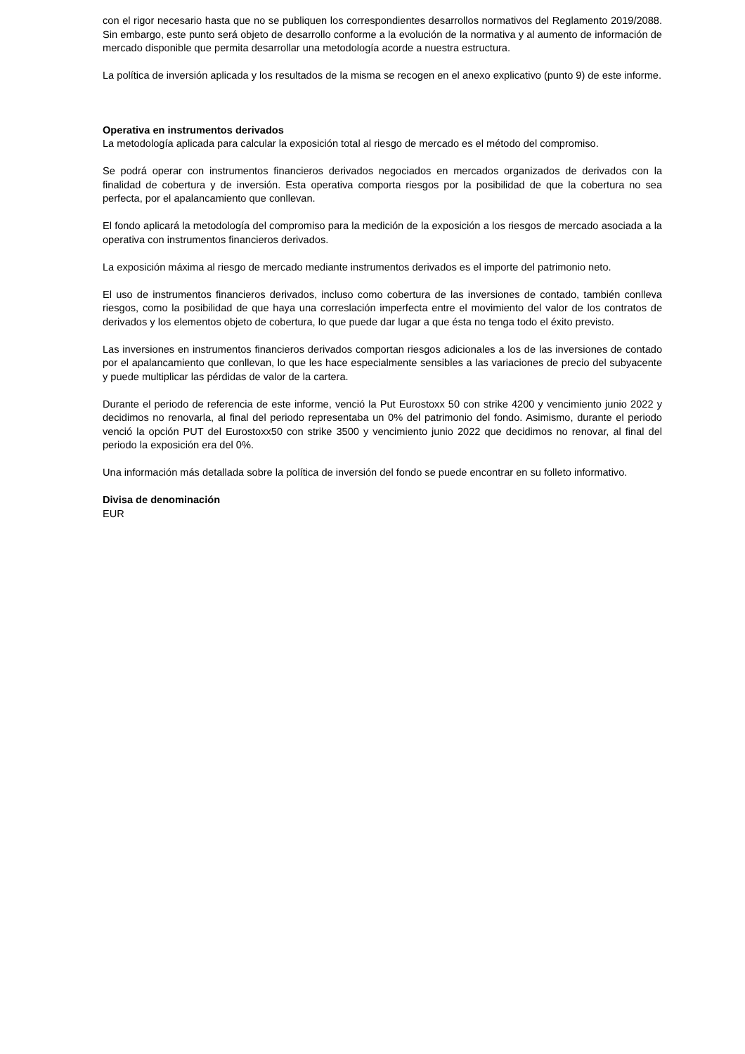con el rigor necesario hasta que no se publiquen los correspondientes desarrollos normativos del Reglamento 2019/2088. Sin embargo, este punto será objeto de desarrollo conforme a la evolución de la normativa y al aumento de información de mercado disponible que permita desarrollar una metodología acorde a nuestra estructura.
La política de inversión aplicada y los resultados de la misma se recogen en el anexo explicativo (punto 9) de este informe.
Operativa en instrumentos derivados
La metodología aplicada para calcular la exposición total al riesgo de mercado es el método del compromiso.
Se podrá operar con instrumentos financieros derivados negociados en mercados organizados de derivados con la finalidad de cobertura y de inversión. Esta operativa comporta riesgos por la posibilidad de que la cobertura no sea perfecta, por el apalancamiento que conllevan.
El fondo aplicará la metodología del compromiso para la medición de la exposición a los riesgos de mercado asociada a la operativa con instrumentos financieros derivados.
La exposición máxima al riesgo de mercado mediante instrumentos derivados es el importe del patrimonio neto.
El uso de instrumentos financieros derivados, incluso como cobertura de las inversiones de contado, también conlleva riesgos, como la posibilidad de que haya una correslación imperfecta entre el movimiento del valor de los contratos de derivados y los elementos objeto de cobertura, lo que puede dar lugar a que ésta no tenga todo el éxito previsto.
Las inversiones en instrumentos financieros derivados comportan riesgos adicionales a los de las inversiones de contado por el apalancamiento que conllevan, lo que les hace especialmente sensibles a las variaciones de precio del subyacente y puede multiplicar las pérdidas de valor de la cartera.
Durante el periodo de referencia de este informe, venció la Put Eurostoxx 50 con strike 4200 y vencimiento junio 2022 y decidimos no renovarla, al final del periodo representaba un 0% del patrimonio del fondo. Asimismo, durante el periodo venció la opción PUT del Eurostoxx50 con strike 3500 y vencimiento junio 2022 que decidimos no renovar, al final del periodo la exposición era del 0%.
Una información más detallada sobre la política de inversión del fondo se puede encontrar en su folleto informativo.
Divisa de denominación
EUR